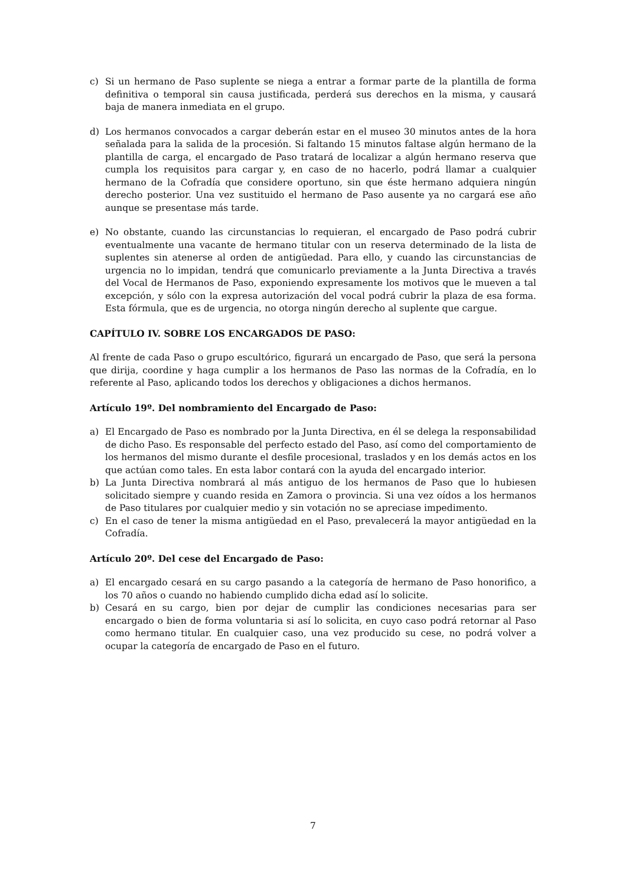c) Si un hermano de Paso suplente se niega a entrar a formar parte de la plantilla de forma definitiva o temporal sin causa justificada, perderá sus derechos en la misma, y causará baja de manera inmediata en el grupo.
d) Los hermanos convocados a cargar deberán estar en el museo 30 minutos antes de la hora señalada para la salida de la procesión. Si faltando 15 minutos faltase algún hermano de la plantilla de carga, el encargado de Paso tratará de localizar a algún hermano reserva que cumpla los requisitos para cargar y, en caso de no hacerlo, podrá llamar a cualquier hermano de la Cofradía que considere oportuno, sin que éste hermano adquiera ningún derecho posterior. Una vez sustituido el hermano de Paso ausente ya no cargará ese año aunque se presentase más tarde.
e) No obstante, cuando las circunstancias lo requieran, el encargado de Paso podrá cubrir eventualmente una vacante de hermano titular con un reserva determinado de la lista de suplentes sin atenerse al orden de antigüedad. Para ello, y cuando las circunstancias de urgencia no lo impidan, tendrá que comunicarlo previamente a la Junta Directiva a través del Vocal de Hermanos de Paso, exponiendo expresamente los motivos que le mueven a tal excepción, y sólo con la expresa autorización del vocal podrá cubrir la plaza de esa forma. Esta fórmula, que es de urgencia, no otorga ningún derecho al suplente que cargue.
CAPÍTULO IV. SOBRE LOS ENCARGADOS DE PASO:
Al frente de cada Paso o grupo escultórico, figurará un encargado de Paso, que será la persona que dirija, coordine y haga cumplir a los hermanos de Paso las normas de la Cofradía, en lo referente al Paso, aplicando todos los derechos y obligaciones a dichos hermanos.
Artículo 19º. Del nombramiento del Encargado de Paso:
a) El Encargado de Paso es nombrado por la Junta Directiva, en él se delega la responsabilidad de dicho Paso. Es responsable del perfecto estado del Paso, así como del comportamiento de los hermanos del mismo durante el desfile procesional, traslados y en los demás actos en los que actúan como tales. En esta labor contará con la ayuda del encargado interior.
b) La Junta Directiva nombrará al más antiguo de los hermanos de Paso que lo hubiesen solicitado siempre y cuando resida en Zamora o provincia. Si una vez oídos a los hermanos de Paso titulares por cualquier medio y sin votación no se apreciase impedimento.
c) En el caso de tener la misma antigüedad en el Paso, prevalecerá la mayor antigüedad en la Cofradía.
Artículo 20º. Del cese del Encargado de Paso:
a) El encargado cesará en su cargo pasando a la categoría de hermano de Paso honorifico, a los 70 años o cuando no habiendo cumplido dicha edad así lo solicite.
b) Cesará en su cargo, bien por dejar de cumplir las condiciones necesarias para ser encargado o bien de forma voluntaria si así lo solicita, en cuyo caso podrá retornar al Paso como hermano titular. En cualquier caso, una vez producido su cese, no podrá volver a ocupar la categoría de encargado de Paso en el futuro.
7